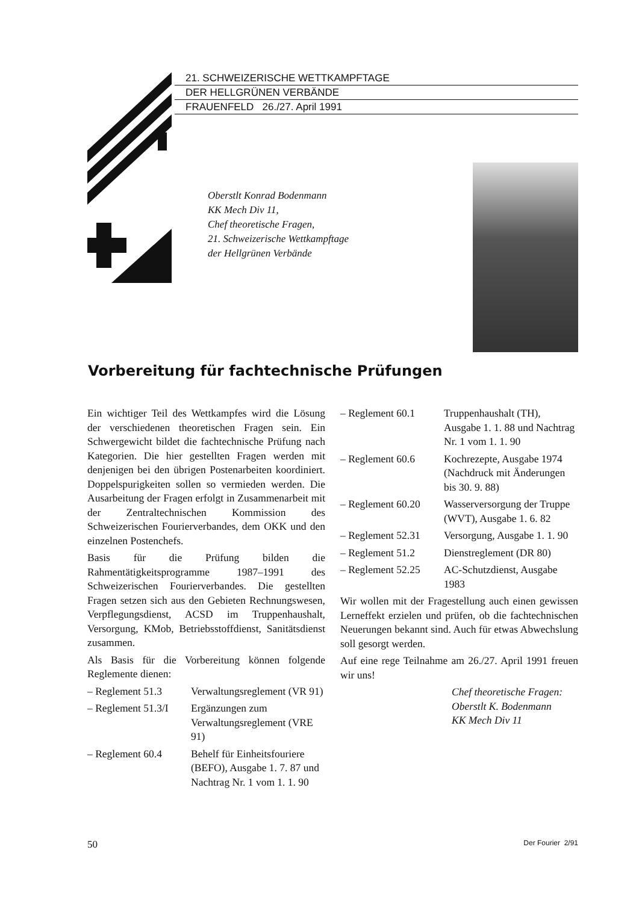21. SCHWEIZERISCHE WETTKAMPFTAGE
DER HELLGRÜNEN VERBÄNDE
FRAUENFELD 26./27. April 1991
Oberstlt Konrad Bodenmann
KK Mech Div 11,
Chef theoretische Fragen,
21. Schweizerische Wettkampftage
der Hellgrünen Verbände
Vorbereitung für fachtechnische Prüfungen
Ein wichtiger Teil des Wettkampfes wird die Lösung der verschiedenen theoretischen Fragen sein. Ein Schwergewicht bildet die fachtechnische Prüfung nach Kategorien. Die hier gestellten Fragen werden mit denjenigen bei den übrigen Postenarbeiten koordiniert. Doppelspurigkeiten sollen so vermieden werden. Die Ausarbeitung der Fragen erfolgt in Zusammenarbeit mit der Zentraltechnischen Kommission des Schweizerischen Fourierverbandes, dem OKK und den einzelnen Postenchefs.
Basis für die Prüfung bilden die Rahmentätigkeitsprogramme 1987–1991 des Schweizerischen Fourierverbandes. Die gestellten Fragen setzen sich aus den Gebieten Rechnungswesen, Verpflegungsdienst, ACSD im Truppenhaushalt, Versorgung, KMob, Betriebsstoffdienst, Sanitätsdienst zusammen.
Als Basis für die Vorbereitung können folgende Reglemente dienen:
– Reglement 51.3 Verwaltungsreglement (VR 91)
– Reglement 51.3/I Ergänzungen zum Verwaltungsreglement (VRE 91)
– Reglement 60.4 Behelf für Einheitsfouriere (BEFO), Ausgabe 1. 7. 87 und Nachtrag Nr. 1 vom 1. 1. 90
– Reglement 60.1 Truppenhaushalt (TH), Ausgabe 1. 1. 88 und Nachtrag Nr. 1 vom 1. 1. 90
– Reglement 60.6 Kochrezepte, Ausgabe 1974 (Nachdruck mit Änderungen bis 30. 9. 88)
– Reglement 60.20 Wasserversorgung der Truppe (WVT), Ausgabe 1. 6. 82
– Reglement 52.31 Versorgung, Ausgabe 1. 1. 90
– Reglement 51.2 Dienstreglement (DR 80)
– Reglement 52.25 AC-Schutzdienst, Ausgabe 1983
Wir wollen mit der Fragestellung auch einen gewissen Lerneffekt erzielen und prüfen, ob die fachtechnischen Neuerungen bekannt sind. Auch für etwas Abwechslung soll gesorgt werden.
Auf eine rege Teilnahme am 26./27. April 1991 freuen wir uns!
Chef theoretische Fragen:
Oberstlt K. Bodenmann
KK Mech Div 11
50 Der Fourier 2/91